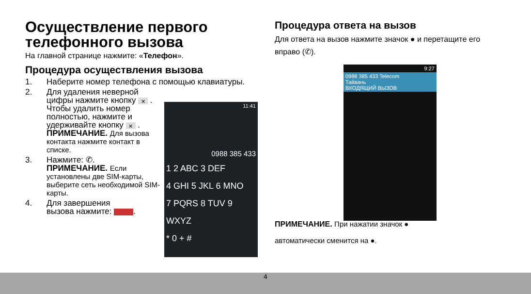Осуществление первого телефонного вызова
На главной странице нажмите: «Телефон».
Процедура осуществления вызова
1. Наберите номер телефона с помощью клавиатуры.
2. Для удаления неверной цифры нажмите кнопку ✕ . Чтобы удалить номер полностью, нажмите и удерживайте кнопку ✕ .
ПРИМЕЧАНИЕ. Для вызова контакта нажмите контакт в списке.
3. Нажмите: ✆.
ПРИМЕЧАНИЕ. Если установлены две SIM-карты, выберите сеть необходимой SIM-карты.
4. Для завершения
вызова нажмите: .
11:41
0988 385 433
1 2 ABC 3 DEF
4 GHI 5 JKL 6 MNO
7 PQRS 8 TUV 9 WXYZ
* 0 + #
Процедура ответа на вызов
Для ответа на вызов нажмите значок ● и перетащите его вправо (✆).
ПРИМЕЧАНИЕ. При нажатии значок ●
автоматически сменится на ●.
9:27
0988 385 433 Telecom
Тайвань
ВХОДЯЩИЙ ВЫЗОВ
4